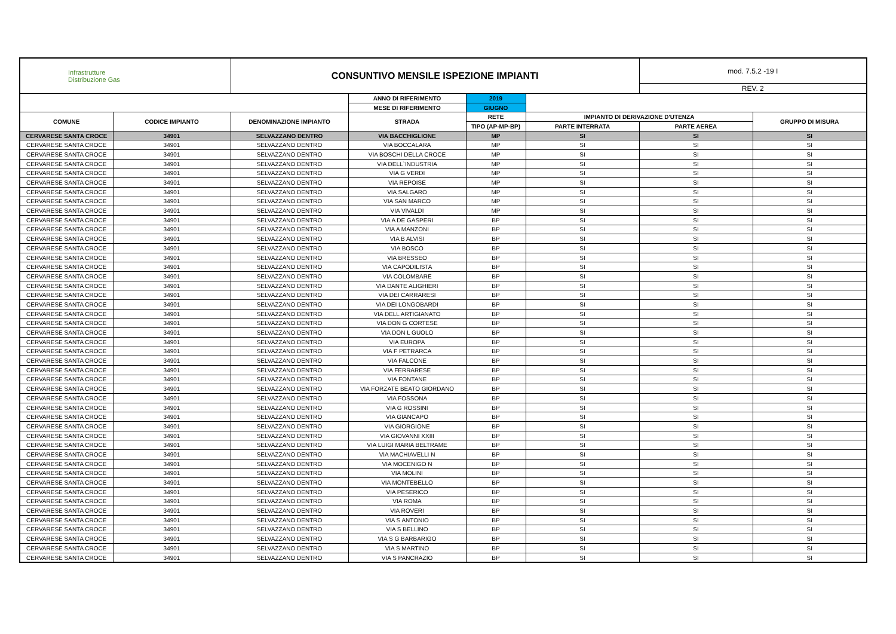| Infrastrutture Distribuzione Gas | | CONSUNTIVO MENSILE ISPEZIONE IMPIANTI | | | | mod. 7.5.2 -19 I | |
| | | | | | | REV. 2 | |
| | | | ANNO DI RIFERIMENTO | 2019 | | | |
| | | | MESE DI RIFERIMENTO | GIUGNO | | | |
| COMUNE | CODICE IMPIANTO | DENOMINAZIONE IMPIANTO | STRADA | RETE | IMPIANTO DI DERIVAZIONE D'UTENZA | | GRUPPO DI MISURA |
| | | | | TIPO (AP-MP-BP) | PARTE INTERRATA | PARTE AEREA | |
| CERVARESE SANTA CROCE | 34901 | SELVAZZANO DENTRO | VIA BACCHIGLIONE | MP | SI | SI | SI |
| CERVARESE SANTA CROCE | 34901 | SELVAZZANO DENTRO | VIA BOCCALARA | MP | SI | SI | SI |
| CERVARESE SANTA CROCE | 34901 | SELVAZZANO DENTRO | VIA BOSCHI DELLA CROCE | MP | SI | SI | SI |
| CERVARESE SANTA CROCE | 34901 | SELVAZZANO DENTRO | VIA DELL`INDUSTRIA | MP | SI | SI | SI |
| CERVARESE SANTA CROCE | 34901 | SELVAZZANO DENTRO | VIA G VERDI | MP | SI | SI | SI |
| CERVARESE SANTA CROCE | 34901 | SELVAZZANO DENTRO | VIA REPOISE | MP | SI | SI | SI |
| CERVARESE SANTA CROCE | 34901 | SELVAZZANO DENTRO | VIA SALGARO | MP | SI | SI | SI |
| CERVARESE SANTA CROCE | 34901 | SELVAZZANO DENTRO | VIA SAN MARCO | MP | SI | SI | SI |
| CERVARESE SANTA CROCE | 34901 | SELVAZZANO DENTRO | VIA VIVALDI | MP | SI | SI | SI |
| CERVARESE SANTA CROCE | 34901 | SELVAZZANO DENTRO | VIA A DE GASPERI | BP | SI | SI | SI |
| CERVARESE SANTA CROCE | 34901 | SELVAZZANO DENTRO | VIA A MANZONI | BP | SI | SI | SI |
| CERVARESE SANTA CROCE | 34901 | SELVAZZANO DENTRO | VIA B ALVISI | BP | SI | SI | SI |
| CERVARESE SANTA CROCE | 34901 | SELVAZZANO DENTRO | VIA BOSCO | BP | SI | SI | SI |
| CERVARESE SANTA CROCE | 34901 | SELVAZZANO DENTRO | VIA BRESSEO | BP | SI | SI | SI |
| CERVARESE SANTA CROCE | 34901 | SELVAZZANO DENTRO | VIA CAPODILISTA | BP | SI | SI | SI |
| CERVARESE SANTA CROCE | 34901 | SELVAZZANO DENTRO | VIA COLOMBARE | BP | SI | SI | SI |
| CERVARESE SANTA CROCE | 34901 | SELVAZZANO DENTRO | VIA DANTE ALIGHIERI | BP | SI | SI | SI |
| CERVARESE SANTA CROCE | 34901 | SELVAZZANO DENTRO | VIA DEI CARRARESI | BP | SI | SI | SI |
| CERVARESE SANTA CROCE | 34901 | SELVAZZANO DENTRO | VIA DEI LONGOBARDI | BP | SI | SI | SI |
| CERVARESE SANTA CROCE | 34901 | SELVAZZANO DENTRO | VIA DELL ARTIGIANATO | BP | SI | SI | SI |
| CERVARESE SANTA CROCE | 34901 | SELVAZZANO DENTRO | VIA DON G CORTESE | BP | SI | SI | SI |
| CERVARESE SANTA CROCE | 34901 | SELVAZZANO DENTRO | VIA DON L GUOLO | BP | SI | SI | SI |
| CERVARESE SANTA CROCE | 34901 | SELVAZZANO DENTRO | VIA EUROPA | BP | SI | SI | SI |
| CERVARESE SANTA CROCE | 34901 | SELVAZZANO DENTRO | VIA F PETRARCA | BP | SI | SI | SI |
| CERVARESE SANTA CROCE | 34901 | SELVAZZANO DENTRO | VIA FALCONE | BP | SI | SI | SI |
| CERVARESE SANTA CROCE | 34901 | SELVAZZANO DENTRO | VIA FERRARESE | BP | SI | SI | SI |
| CERVARESE SANTA CROCE | 34901 | SELVAZZANO DENTRO | VIA FONTANE | BP | SI | SI | SI |
| CERVARESE SANTA CROCE | 34901 | SELVAZZANO DENTRO | VIA FORZATE BEATO GIORDANO | BP | SI | SI | SI |
| CERVARESE SANTA CROCE | 34901 | SELVAZZANO DENTRO | VIA FOSSONA | BP | SI | SI | SI |
| CERVARESE SANTA CROCE | 34901 | SELVAZZANO DENTRO | VIA G ROSSINI | BP | SI | SI | SI |
| CERVARESE SANTA CROCE | 34901 | SELVAZZANO DENTRO | VIA GIANCAPO | BP | SI | SI | SI |
| CERVARESE SANTA CROCE | 34901 | SELVAZZANO DENTRO | VIA GIORGIONE | BP | SI | SI | SI |
| CERVARESE SANTA CROCE | 34901 | SELVAZZANO DENTRO | VIA GIOVANNI XXIII | BP | SI | SI | SI |
| CERVARESE SANTA CROCE | 34901 | SELVAZZANO DENTRO | VIA LUIGI MARIA BELTRAME | BP | SI | SI | SI |
| CERVARESE SANTA CROCE | 34901 | SELVAZZANO DENTRO | VIA MACHIAVELLI N | BP | SI | SI | SI |
| CERVARESE SANTA CROCE | 34901 | SELVAZZANO DENTRO | VIA MOCENIGO N | BP | SI | SI | SI |
| CERVARESE SANTA CROCE | 34901 | SELVAZZANO DENTRO | VIA MOLINI | BP | SI | SI | SI |
| CERVARESE SANTA CROCE | 34901 | SELVAZZANO DENTRO | VIA MONTEBELLO | BP | SI | SI | SI |
| CERVARESE SANTA CROCE | 34901 | SELVAZZANO DENTRO | VIA PESERICO | BP | SI | SI | SI |
| CERVARESE SANTA CROCE | 34901 | SELVAZZANO DENTRO | VIA ROMA | BP | SI | SI | SI |
| CERVARESE SANTA CROCE | 34901 | SELVAZZANO DENTRO | VIA ROVERI | BP | SI | SI | SI |
| CERVARESE SANTA CROCE | 34901 | SELVAZZANO DENTRO | VIA S ANTONIO | BP | SI | SI | SI |
| CERVARESE SANTA CROCE | 34901 | SELVAZZANO DENTRO | VIA S BELLINO | BP | SI | SI | SI |
| CERVARESE SANTA CROCE | 34901 | SELVAZZANO DENTRO | VIA S G BARBARIGO | BP | SI | SI | SI |
| CERVARESE SANTA CROCE | 34901 | SELVAZZANO DENTRO | VIA S MARTINO | BP | SI | SI | SI |
| CERVARESE SANTA CROCE | 34901 | SELVAZZANO DENTRO | VIA S PANCRAZIO | BP | SI | SI | SI |